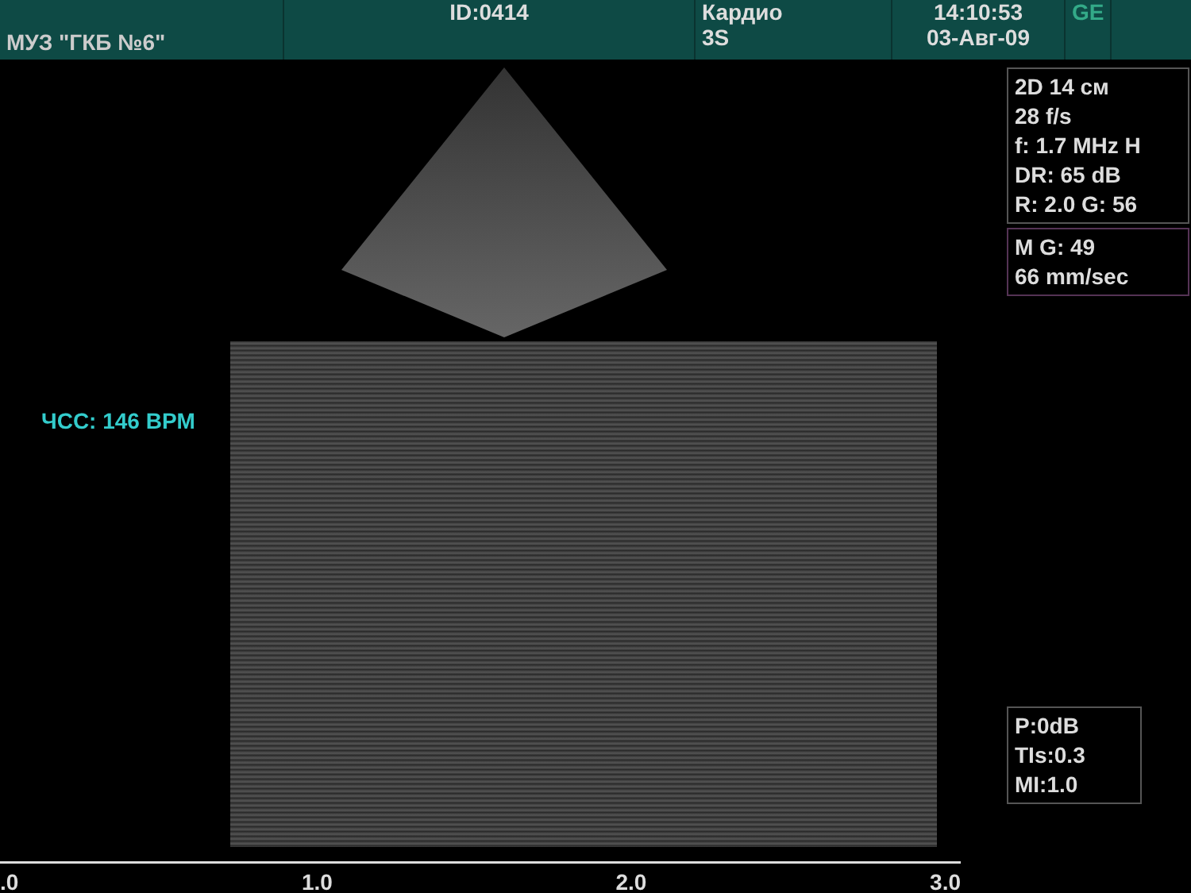МУЗ "ГКБ №6"
ID:0414 Кардио
3S
14:10:53
03-Авг-09
GE
2D 14 см
28 f/s
f: 1.7 MHz H
DR: 65 dB
R: 2.0 G: 56
M G: 49
66 mm/sec
P:0dB
TIs:0.3
MI:1.0
ЧСС: 146 BPM
.0 1.0 2.0 3.0